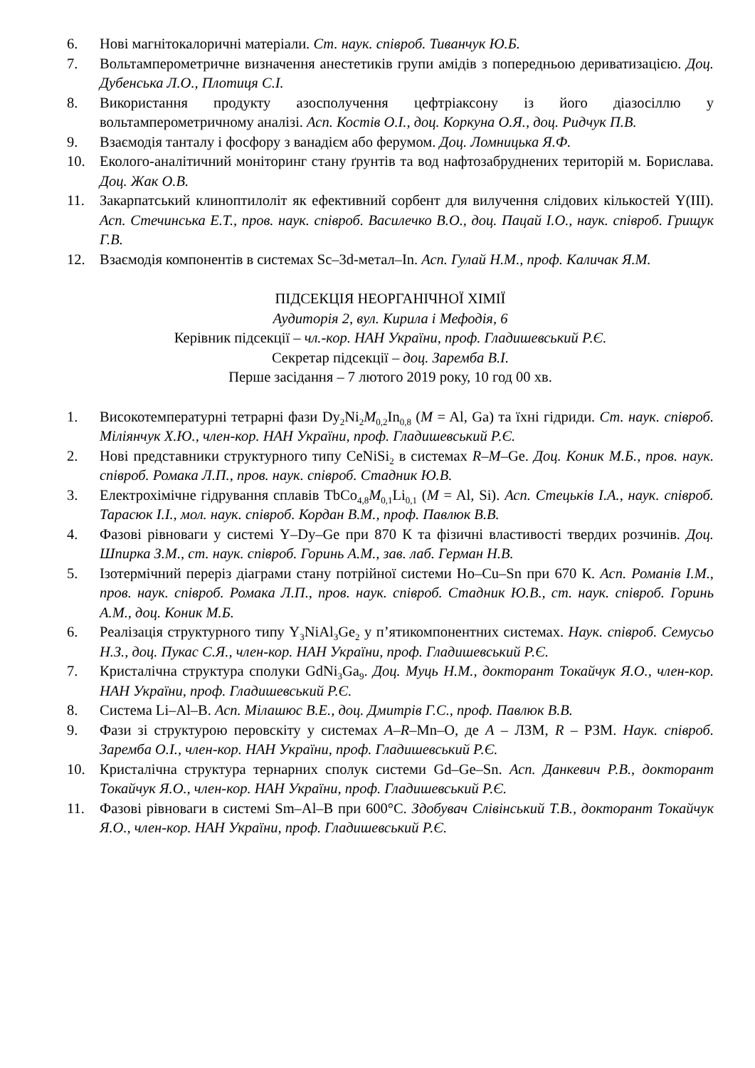6. Нові магнітокалоричні матеріали. Ст. наук. співроб. Тиванчук Ю.Б.
7. Вольтамперометричне визначення анестетиків групи амідів з попередньою дериватизацією. Доц. Дубенська Л.О., Плотиця С.І.
8. Використання продукту азосполучення цефтріаксону із його діазосіллю у вольтамперометричному аналізі. Асп. Костів О.І., доц. Коркуна О.Я., доц. Ридчук П.В.
9. Взаємодія танталу і фосфору з ванадієм або ферумом. Доц. Ломницька Я.Ф.
10. Еколого-аналітичний моніторинг стану ґрунтів та вод нафтозабруднених територій м. Борислава. Доц. Жак О.В.
11. Закарпатський клиноптилоліт як ефективний сорбент для вилучення слідових кількостей Y(III). Асп. Стечинська Е.Т., пров. наук. співроб. Василечко В.О., доц. Пацай І.О., наук. співроб. Грищук Г.В.
12. Взаємодія компонентів в системах Sc–3d-метал–In. Асп. Гулай Н.М., проф. Каличак Я.М.
ПІДСЕКЦІЯ НЕОРГАНІЧНОЇ ХІМІЇ
Аудиторія 2, вул. Кирила і Мефодія, 6
Керівник підсекції – чл.-кор. НАН України, проф. Гладишевський Р.Є.
Секретар підсекції – доц. Заремба В.І.
Перше засідання – 7 лютого 2019 року, 10 год 00 хв.
1. Високотемпературні тетрарні фази Dy<sub>2</sub>Ni<sub>2</sub>M<sub>0,2</sub>In<sub>0,8</sub> (M = Al, Ga) та їхні гідриди. Ст. наук. співроб. Міліянчук Х.Ю., член-кор. НАН України, проф. Гладишевський Р.Є.
2. Нові представники структурного типу CeNiSi<sub>2</sub> в системах R–M–Ge. Доц. Коник М.Б., пров. наук. співроб. Ромака Л.П., пров. наук. співроб. Стадник Ю.В.
3. Електрохімічне гідрування сплавів TbCo<sub>4,8</sub>M<sub>0,1</sub>Li<sub>0,1</sub> (M = Al, Si). Асп. Стецьків І.А., наук. співроб. Тарасюк І.І., мол. наук. співроб. Кордан В.М., проф. Павлюк В.В.
4. Фазові рівноваги у системі Y–Dy–Ge при 870 К та фізичні властивості твердих розчинів. Доц. Шпирка З.М., ст. наук. співроб. Горинь А.М., зав. лаб. Герман Н.В.
5. Ізотермічний переріз діаграми стану потрійної системи Ho–Cu–Sn при 670 К. Асп. Романів І.М., пров. наук. співроб. Ромака Л.П., пров. наук. співроб. Стадник Ю.В., ст. наук. співроб. Горинь А.М., доц. Коник М.Б.
6. Реалізація структурного типу Y<sub>3</sub>NiAl<sub>3</sub>Ge<sub>2</sub> у п’ятикомпонентних системах. Наук. співроб. Семусьо Н.З., доц. Пукас С.Я., член-кор. НАН України, проф. Гладишевський Р.Є.
7. Кристалічна структура сполуки GdNi<sub>3</sub>Ga<sub>9</sub>. Доц. Муць Н.М., докторант Токайчук Я.О., член-кор. НАН України, проф. Гладишевський Р.Є.
8. Система Li–Al–B. Асп. Мілашюс В.Е., доц. Дмитрів Г.С., проф. Павлюк В.В.
9. Фази зі структурою перовскіту у системах A–R–Mn–O, де A – ЛЗМ, R – РЗМ. Наук. співроб. Заремба О.І., член-кор. НАН України, проф. Гладишевський Р.Є.
10. Кристалічна структура тернарних сполук системи Gd–Ge–Sn. Асп. Данкевич Р.В., докторант Токайчук Я.О., член-кор. НАН України, проф. Гладишевський Р.Є.
11. Фазові рівноваги в системі Sm–Al–B при 600°C. Здобувач Слівінський Т.В., докторант Токайчук Я.О., член-кор. НАН України, проф. Гладишевський Р.Є.